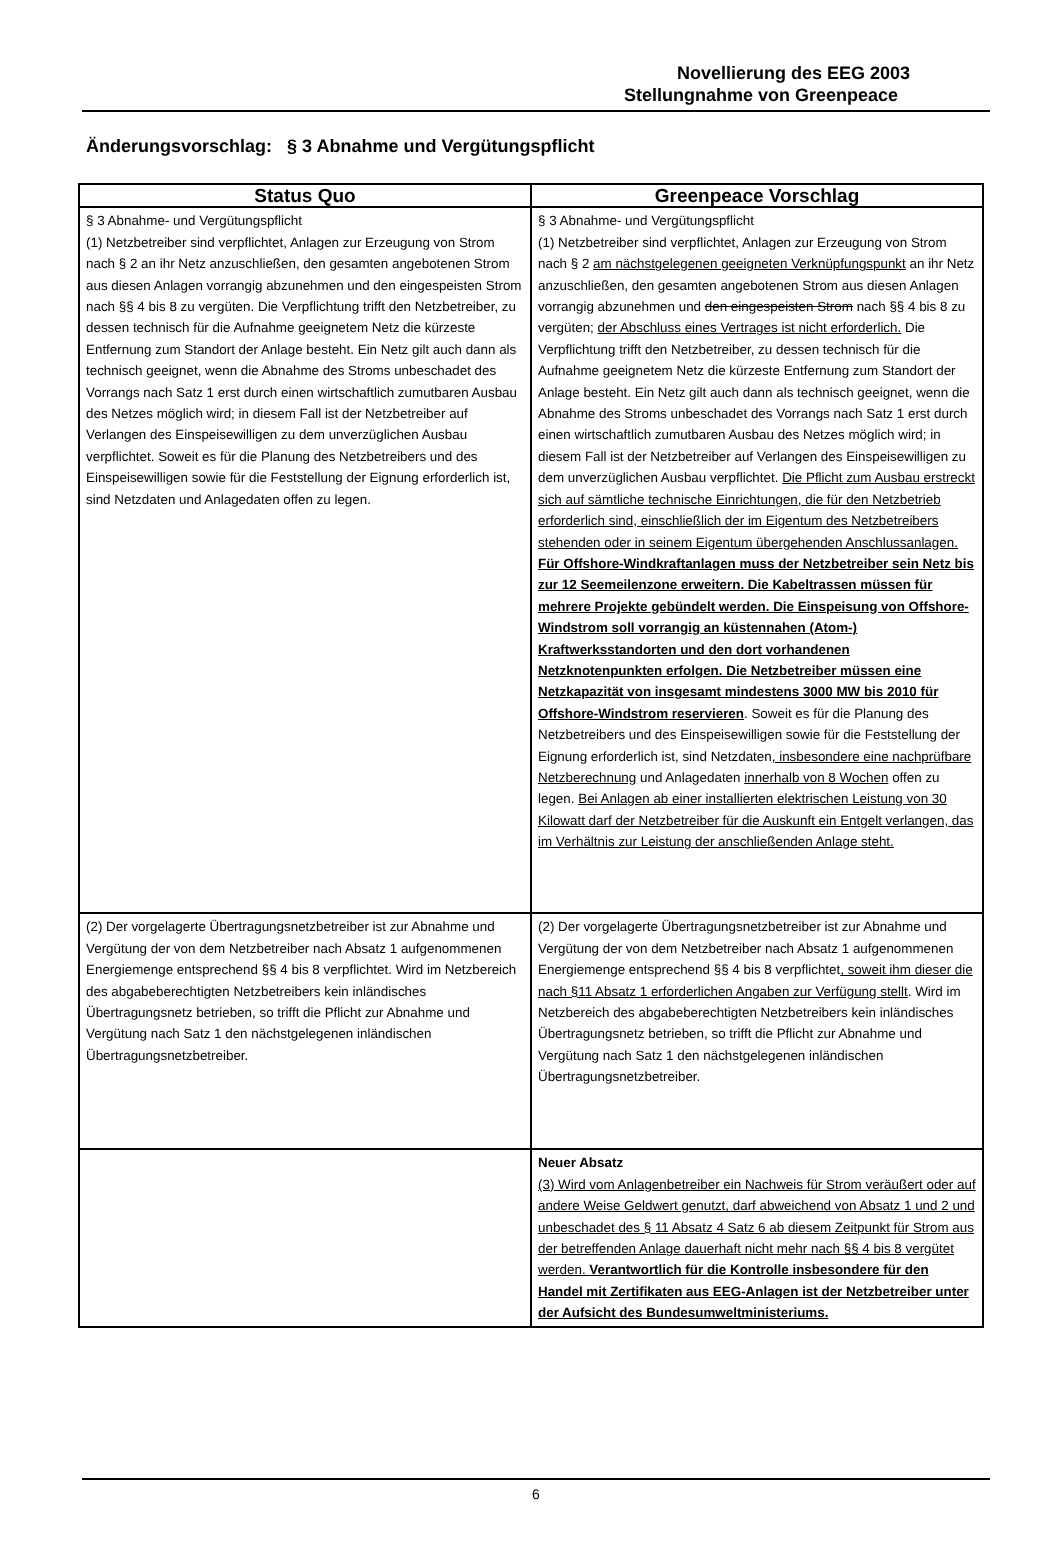Novellierung des EEG 2003
Stellungnahme von Greenpeace
Änderungsvorschlag: § 3 Abnahme und Vergütungspflicht
| Status Quo | Greenpeace Vorschlag |
| --- | --- |
| § 3 Abnahme- und Vergütungspflicht (1) Netzbetreiber sind verpflichtet, Anlagen zur Erzeugung von Strom nach § 2 an ihr Netz anzuschließen, den gesamten angebotenen Strom aus diesen Anlagen vorrangig abzunehmen und den eingespeisten Strom nach §§ 4 bis 8 zu vergüten. Die Verpflichtung trifft den Netzbetreiber, zu dessen technisch für die Aufnahme geeignetem Netz die kürzeste Entfernung zum Standort der Anlage besteht. Ein Netz gilt auch dann als technisch geeignet, wenn die Abnahme des Stroms unbeschadet des Vorrangs nach Satz 1 erst durch einen wirtschaftlich zumutbaren Ausbau des Netzes möglich wird; in diesem Fall ist der Netzbetreiber auf Verlangen des Einspeisewilligen zu dem unverzüglichen Ausbau verpflichtet. Soweit es für die Planung des Netzbetreibers und des Einspeisewilligen sowie für die Feststellung der Eignung erforderlich ist, sind Netzdaten und Anlagedaten offen zu legen. | § 3 Abnahme- und Vergütungspflicht (1) Netzbetreiber sind verpflichtet, Anlagen zur Erzeugung von Strom nach § 2 am nächstgelegenen geeigneten Verknüpfungspunkt an ihr Netz anzuschließen, den gesamten angebotenen Strom aus diesen Anlagen vorrangig abzunehmen und den eingespeisten Strom nach §§ 4 bis 8 zu vergüten; der Abschluss eines Vertrages ist nicht erforderlich. Die Verpflichtung trifft den Netzbetreiber, zu dessen technisch für die Aufnahme geeignetem Netz die kürzeste Entfernung zum Standort der Anlage besteht. Ein Netz gilt auch dann als technisch geeignet, wenn die Abnahme des Stroms unbeschadet des Vorrangs nach Satz 1 erst durch einen wirtschaftlich zumutbaren Ausbau des Netzes möglich wird; in diesem Fall ist der Netzbetreiber auf Verlangen des Einspeisewilligen zu dem unverzüglichen Ausbau verpflichtet. Die Pflicht zum Ausbau erstreckt sich auf sämtliche technische Einrichtungen, die für den Netzbetrieb erforderlich sind, einschließlich der im Eigentum des Netzbetreibers stehenden oder in seinem Eigentum übergehenden Anschlussanlagen. Für Offshore-Windkraftanlagen muss der Netzbetreiber sein Netz bis zur 12 Seemeilenzone erweitern. Die Kabeltrassen müssen für mehrere Projekte gebündelt werden. Die Einspeisung von Offshore-Windstrom soll vorrangig an küstennahen (Atom-) Kraftwerksstandorten und den dort vorhandenen Netzknotenpunkten erfolgen. Die Netzbetreiber müssen eine Netzkapazität von insgesamt mindestens 3000 MW bis 2010 für Offshore-Windstrom reservieren . Soweit es für die Planung des Netzbetreibers und des Einspeisewilligen sowie für die Feststellung der Eignung erforderlich ist, sind Netzdaten , insbesondere eine nachprüfbare Netzberechnung und Anlagedaten innerhalb von 8 Wochen offen zu legen. Bei Anlagen ab einer installierten elektrischen Leistung von 30 Kilowatt darf der Netzbetreiber für die Auskunft ein Entgelt verlangen, das im Verhältnis zur Leistung der anschließenden Anlage steht. |
| (2) Der vorgelagerte Übertragungsnetzbetreiber ist zur Abnahme und Vergütung der von dem Netzbetreiber nach Absatz 1 aufgenommenen Energiemenge entsprechend §§ 4 bis 8 verpflichtet. Wird im Netzbereich des abgabeberechtigten Netzbetreibers kein inländisches Übertragungsnetz betrieben, so trifft die Pflicht zur Abnahme und Vergütung nach Satz 1 den nächstgelegenen inländischen Übertragungsnetzbetreiber. | (2) Der vorgelagerte Übertragungsnetzbetreiber ist zur Abnahme und Vergütung der von dem Netzbetreiber nach Absatz 1 aufgenommenen Energiemenge entsprechend §§ 4 bis 8 verpflichtet , soweit ihm dieser die nach §11 Absatz 1 erforderlichen Angaben zur Verfügung stellt . Wird im Netzbereich des abgabeberechtigten Netzbetreibers kein inländisches Übertragungsnetz betrieben, so trifft die Pflicht zur Abnahme und Vergütung nach Satz 1 den nächstgelegenen inländischen Übertragungsnetzbetreiber. |
| | Neuer Absatz (3) Wird vom Anlagenbetreiber ein Nachweis für Strom veräußert oder auf andere Weise Geldwert genutzt, darf abweichend von Absatz 1 und 2 und unbeschadet des § 11 Absatz 4 Satz 6 ab diesem Zeitpunkt für Strom aus der betreffenden Anlage dauerhaft nicht mehr nach §§ 4 bis 8 vergütet werden. Verantwortlich für die Kontrolle insbesondere für den Handel mit Zertifikaten aus EEG-Anlagen ist der Netzbetreiber unter der Aufsicht des Bundesumweltministeriums. |
6